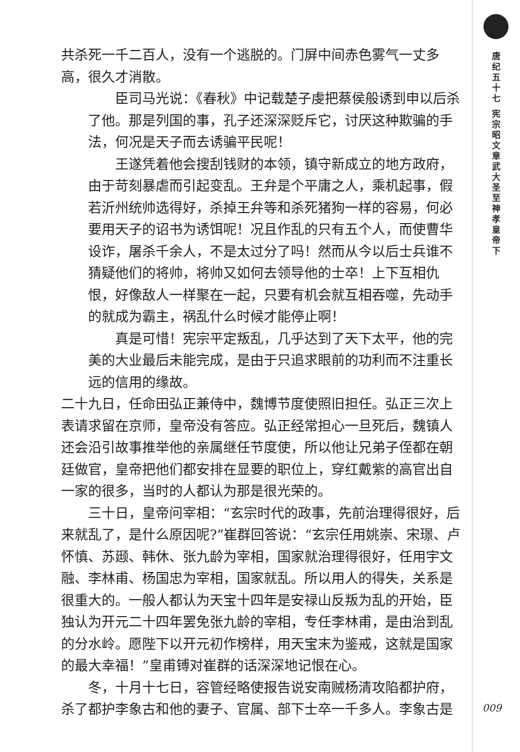共杀死一千二百人，没有一个逃脱的。门屏中间赤色雾气一丈多高，很久才消散。
臣司马光说：《春秋》中记载楚子虔把蔡侯般诱到申以后杀了他。那是列国的事，孔子还深深贬斥它，讨厌这种欺骗的手法，何况是天子而去诱骗平民呢！
王遂凭着他会搜刮钱财的本领，镇守新成立的地方政府，由于苛刻暴虐而引起变乱。王弁是个平庸之人，乘机起事，假若沂州统帅选得好，杀掉王弁等和杀死猪狗一样的容易，何必要用天子的诏书为诱饵呢！况且作乱的只有五个人，而使曹华设诈，屠杀千余人，不是太过分了吗！然而从今以后士兵谁不猜疑他们的将帅，将帅又如何去领导他的士卒！上下互相仇恨，好像敌人一样聚在一起，只要有机会就互相吞噬，先动手的就成为霸主，祸乱什么时候才能停止啊！
真是可惜！宪宗平定叛乱，几乎达到了天下太平，他的完美的大业最后未能完成，是由于只追求眼前的功利而不注重长远的信用的缘故。
二十九日，任命田弘正兼侍中，魏博节度使照旧担任。弘正三次上表请求留在京师，皇帝没有答应。弘正经常担心一旦死后，魏镇人还会沿引故事推举他的亲属继任节度使，所以他让兄弟子侄都在朝廷做官，皇帝把他们都安排在显要的职位上，穿红戴紫的高官出自一家的很多，当时的人都认为那是很光荣的。
三十日，皇帝问宰相：“玄宗时代的政事，先前治理得很好，后来就乱了，是什么原因呢?”崔群回答说：“玄宗任用姚崇、宋璟、卢怀慎、苏颋、韩休、张九龄为宰相，国家就治理得很好，任用宇文融、李林甫、杨国忠为宰相，国家就乱。所以用人的得失，关系是很重大的。一般人都认为天宝十四年是安禄山反叛为乱的开始，臣独认为开元二十四年罢免张九龄的宰相，专任李林甫，是由治到乱的分水岭。愿陛下以开元初作榜样，用天宝末为鉴戒，这就是国家的最大幸福！”皇甫镈对崔群的话深深地记恨在心。
冬，十月十七日，容管经略使报告说安南贼杨清攻陷都护府，杀了都护李象古和他的妻子、官属、部下士卒一千多人。李象古是
唐纪五十七 宪宗昭文章武大圣至神孝皇帝下
009